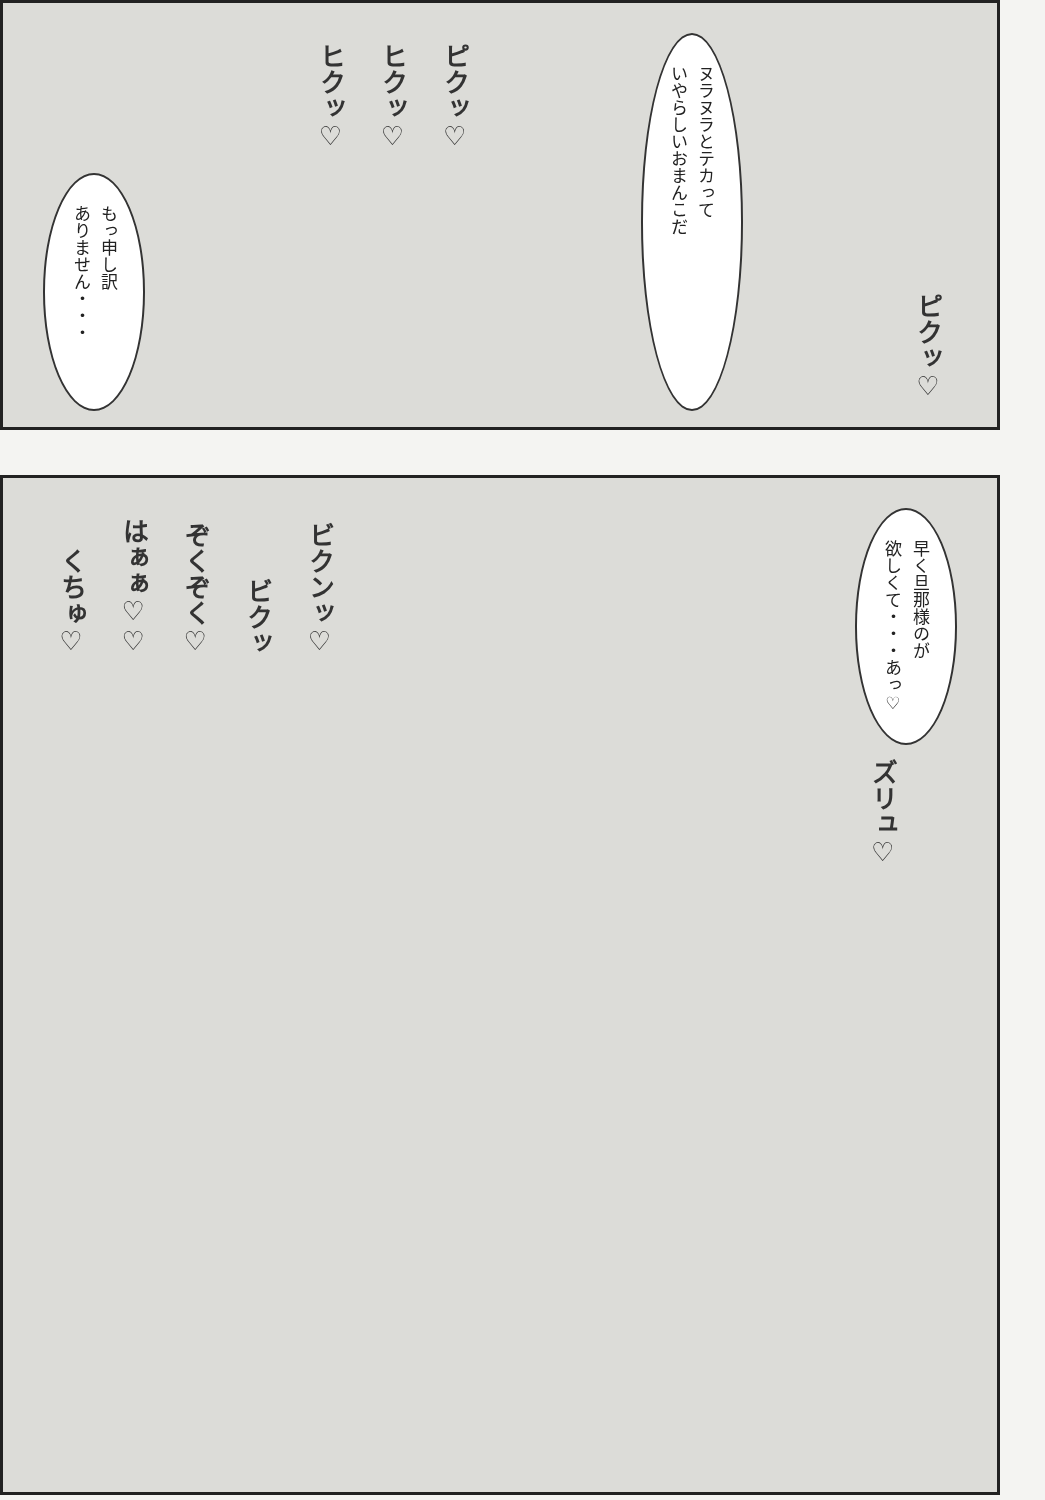もっ申し訳
ありません・・・
ヒクッ♡ ヒクッ♡ ピクッ♡
ヌラヌラとテカって
いやらしいおまんこだ
ピクッ♡
くちゅ♡ はぁぁ♡♡ ぞくぞく♡ ビクッ ビクンッ♡
早く旦那様のが
欲しくて・・・あっ♡
ズリュ♡